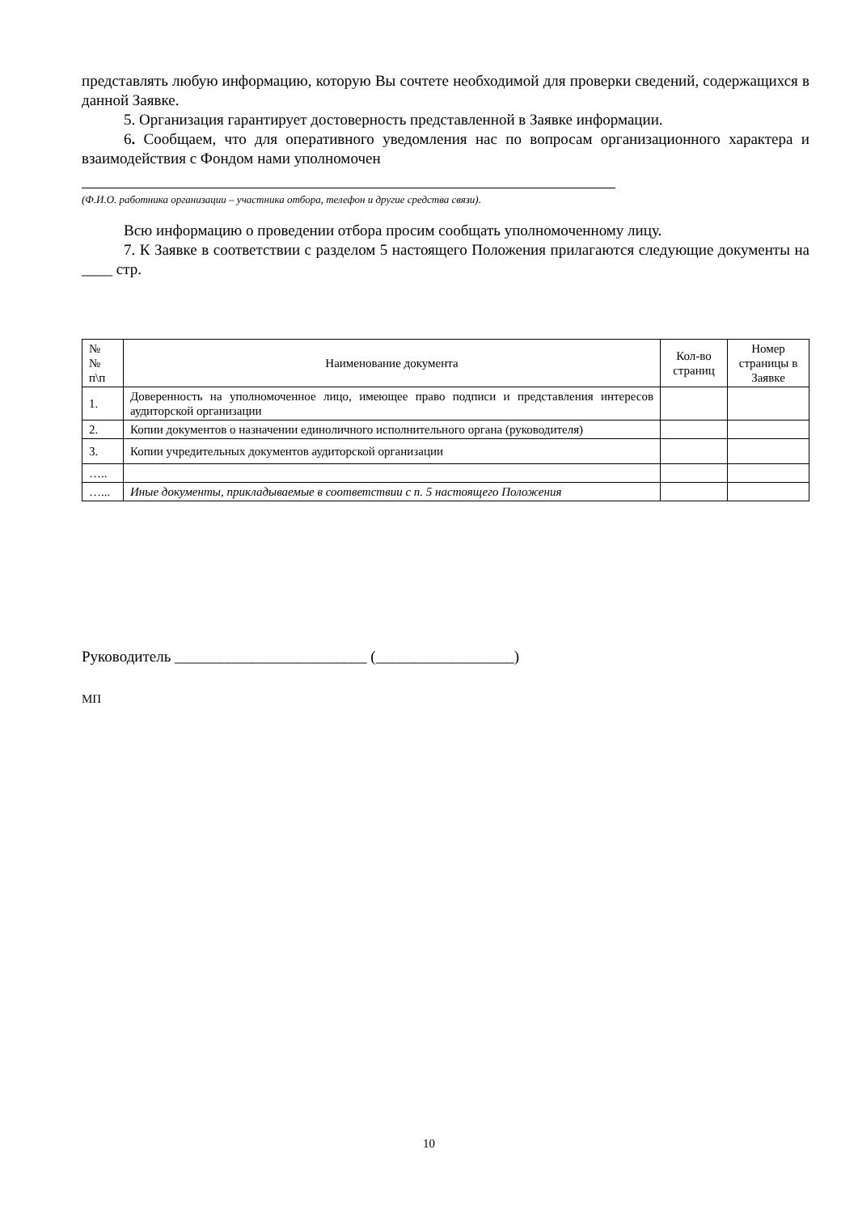представлять любую информацию, которую Вы сочтете необходимой для проверки сведений, содержащихся в данной Заявке.
5. Организация гарантирует достоверность представленной в Заявке информации.
6. Сообщаем, что для оперативного уведомления нас по вопросам организационного характера и взаимодействия с Фондом нами уполномочен
(Ф.И.О. работника организации – участника отбора, телефон и другие средства связи).
Всю информацию о проведении отбора просим сообщать уполномоченному лицу.
7. К Заявке в соответствии с разделом 5 настоящего Положения прилагаются следующие документы на ____ стр.
| № № п\п | Наименование документа | Кол-во страниц | Номер страницы в Заявке |
| --- | --- | --- | --- |
| 1. | Доверенность на уполномоченное лицо, имеющее право подписи и представления интересов аудиторской организации | | |
| 2. | Копии документов о назначении единоличного исполнительного органа (руководителя) | | |
| 3. | Копии учредительных документов аудиторской организации | | |
| ….. | | | |
| …... | Иные документы, прикладываемые в соответствии с п. 5 настоящего Положения | | |
Руководитель _________________________ (__________________)
МП
10